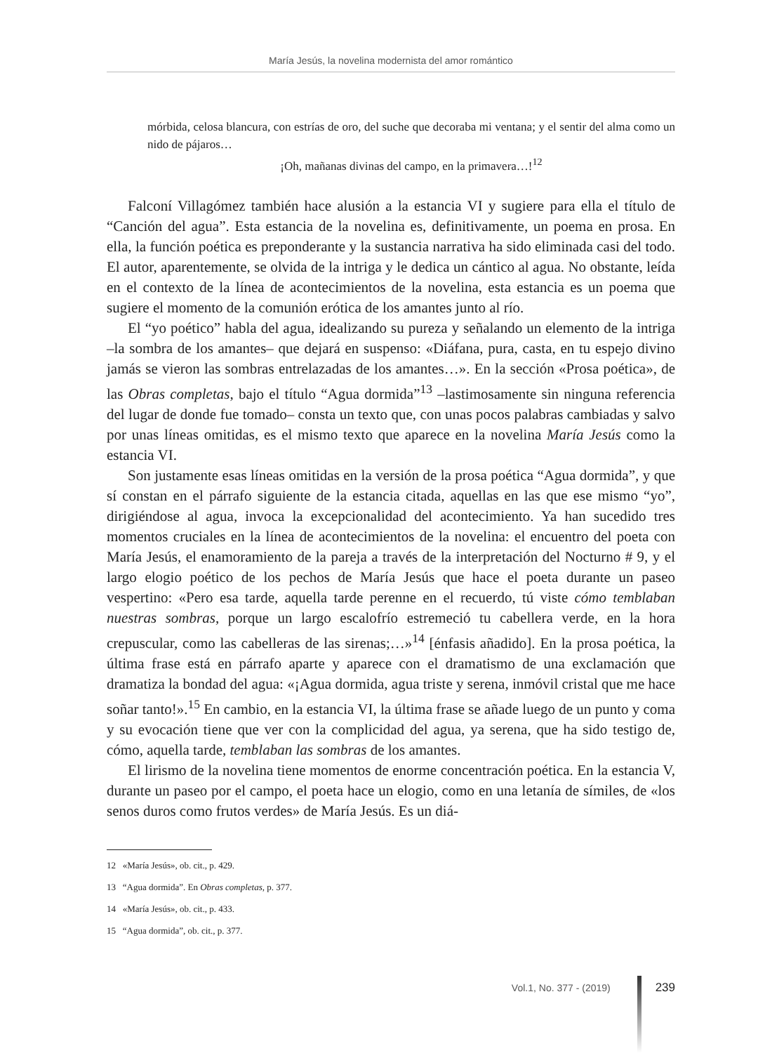María Jesús, la novelina modernista del amor romántico
mórbida, celosa blancura, con estrías de oro, del suche que decoraba mi ventana; y el sentir del alma como un nido de pájaros…
¡Oh, mañanas divinas del campo, en la primavera…!<sup>12</sup>
Falconí Villagómez también hace alusión a la estancia VI y sugiere para ella el título de “Canción del agua”. Esta estancia de la novelina es, definitivamente, un poema en prosa. En ella, la función poética es preponderante y la sustancia narrativa ha sido eliminada casi del todo. El autor, aparentemente, se olvida de la intriga y le dedica un cántico al agua. No obstante, leída en el contexto de la línea de acontecimientos de la novelina, esta estancia es un poema que sugiere el momento de la comunión erótica de los amantes junto al río.
El “yo poético” habla del agua, idealizando su pureza y señalando un elemento de la intriga –la sombra de los amantes– que dejará en suspenso: «Diáfana, pura, casta, en tu espejo divino jamás se vieron las sombras entrelazadas de los amantes…». En la sección «Prosa poética», de las Obras completas, bajo el título “Agua dormida”<sup>13</sup> –lastimosamente sin ninguna referencia del lugar de donde fue tomado– consta un texto que, con unas pocos palabras cambiadas y salvo por unas líneas omitidas, es el mismo texto que aparece en la novelina María Jesús como la estancia VI.
Son justamente esas líneas omitidas en la versión de la prosa poética “Agua dormida”, y que sí constan en el párrafo siguiente de la estancia citada, aquellas en las que ese mismo “yo”, dirigiéndose al agua, invoca la excepcionalidad del acontecimiento. Ya han sucedido tres momentos cruciales en la línea de acontecimientos de la novelina: el encuentro del poeta con María Jesús, el enamoramiento de la pareja a través de la interpretación del Nocturno # 9, y el largo elogio poético de los pechos de María Jesús que hace el poeta durante un paseo vespertino: «Pero esa tarde, aquella tarde perenne en el recuerdo, tú viste cómo temblaban nuestras sombras, porque un largo escalofrío estremeció tu cabellera verde, en la hora crepuscular, como las cabelleras de las sirenas;…»<sup>14</sup> [énfasis añadido]. En la prosa poética, la última frase está en párrafo aparte y aparece con el dramatismo de una exclamación que dramatiza la bondad del agua: «¡Agua dormida, agua triste y serena, inmóvil cristal que me hace soñar tanto!».<sup>15</sup> En cambio, en la estancia VI, la última frase se añade luego de un punto y coma y su evocación tiene que ver con la complicidad del agua, ya serena, que ha sido testigo de, cómo, aquella tarde, temblaban las sombras de los amantes.
El lirismo de la novelina tiene momentos de enorme concentración poética. En la estancia V, durante un paseo por el campo, el poeta hace un elogio, como en una letanía de símiles, de «los senos duros como frutos verdes» de María Jesús. Es un diá-
12 «María Jesús», ob. cit., p. 429.
13 “Agua dormida”. En Obras completas, p. 377.
14 «María Jesús», ob. cit., p. 433.
15 “Agua dormida”, ob. cit., p. 377.
Vol.1, No. 377 - (2019) 239